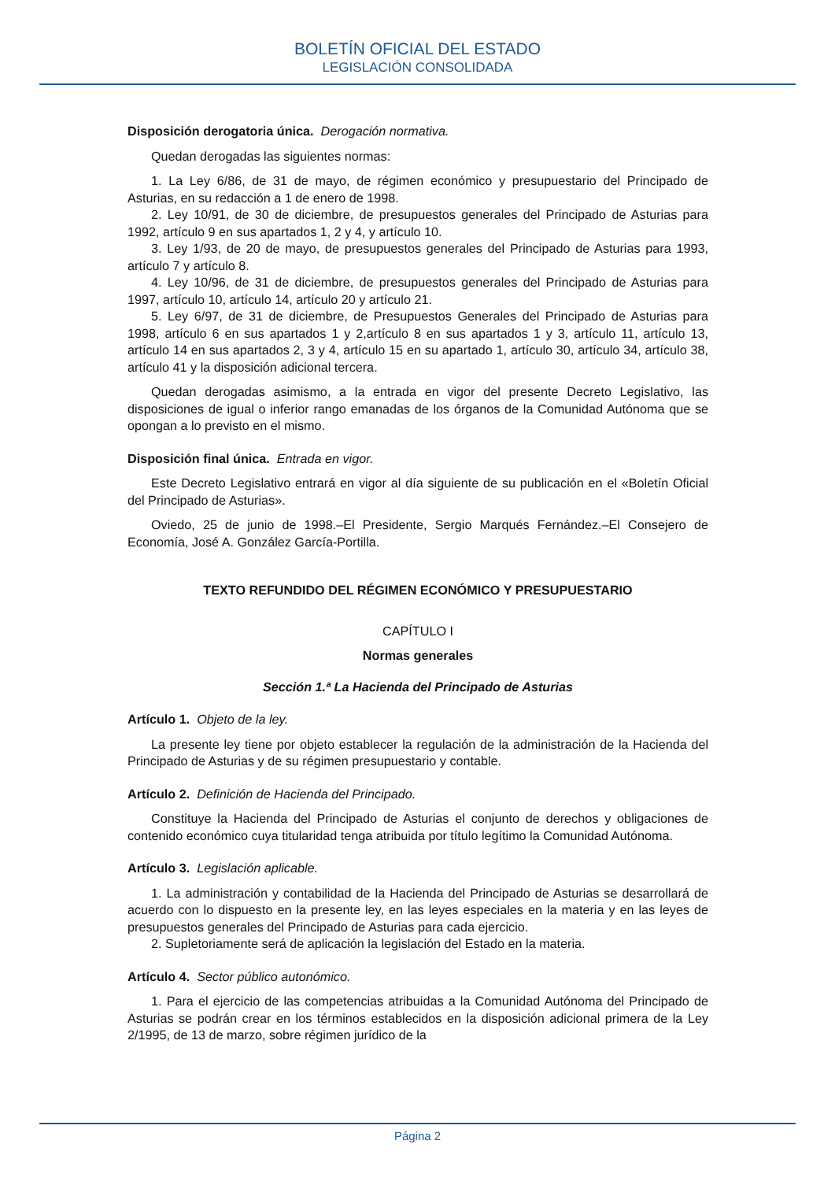BOLETÍN OFICIAL DEL ESTADO
LEGISLACIÓN CONSOLIDADA
Disposición derogatoria única. Derogación normativa.
Quedan derogadas las siguientes normas:
1. La Ley 6/86, de 31 de mayo, de régimen económico y presupuestario del Principado de Asturias, en su redacción a 1 de enero de 1998.
2. Ley 10/91, de 30 de diciembre, de presupuestos generales del Principado de Asturias para 1992, artículo 9 en sus apartados 1, 2 y 4, y artículo 10.
3. Ley 1/93, de 20 de mayo, de presupuestos generales del Principado de Asturias para 1993, artículo 7 y artículo 8.
4. Ley 10/96, de 31 de diciembre, de presupuestos generales del Principado de Asturias para 1997, artículo 10, artículo 14, artículo 20 y artículo 21.
5. Ley 6/97, de 31 de diciembre, de Presupuestos Generales del Principado de Asturias para 1998, artículo 6 en sus apartados 1 y 2,artículo 8 en sus apartados 1 y 3, artículo 11, artículo 13, artículo 14 en sus apartados 2, 3 y 4, artículo 15 en su apartado 1, artículo 30, artículo 34, artículo 38, artículo 41 y la disposición adicional tercera.
Quedan derogadas asimismo, a la entrada en vigor del presente Decreto Legislativo, las disposiciones de igual o inferior rango emanadas de los órganos de la Comunidad Autónoma que se opongan a lo previsto en el mismo.
Disposición final única. Entrada en vigor.
Este Decreto Legislativo entrará en vigor al día siguiente de su publicación en el «Boletín Oficial del Principado de Asturias».
Oviedo, 25 de junio de 1998.–El Presidente, Sergio Marqués Fernández.–El Consejero de Economía, José A. González García-Portilla.
TEXTO REFUNDIDO DEL RÉGIMEN ECONÓMICO Y PRESUPUESTARIO
CAPÍTULO I
Normas generales
Sección 1.ª La Hacienda del Principado de Asturias
Artículo 1. Objeto de la ley.
La presente ley tiene por objeto establecer la regulación de la administración de la Hacienda del Principado de Asturias y de su régimen presupuestario y contable.
Artículo 2. Definición de Hacienda del Principado.
Constituye la Hacienda del Principado de Asturias el conjunto de derechos y obligaciones de contenido económico cuya titularidad tenga atribuida por título legítimo la Comunidad Autónoma.
Artículo 3. Legislación aplicable.
1. La administración y contabilidad de la Hacienda del Principado de Asturias se desarrollará de acuerdo con lo dispuesto en la presente ley, en las leyes especiales en la materia y en las leyes de presupuestos generales del Principado de Asturias para cada ejercicio.
2. Supletoriamente será de aplicación la legislación del Estado en la materia.
Artículo 4. Sector público autonómico.
1. Para el ejercicio de las competencias atribuidas a la Comunidad Autónoma del Principado de Asturias se podrán crear en los términos establecidos en la disposición adicional primera de la Ley 2/1995, de 13 de marzo, sobre régimen jurídico de la
Página 2